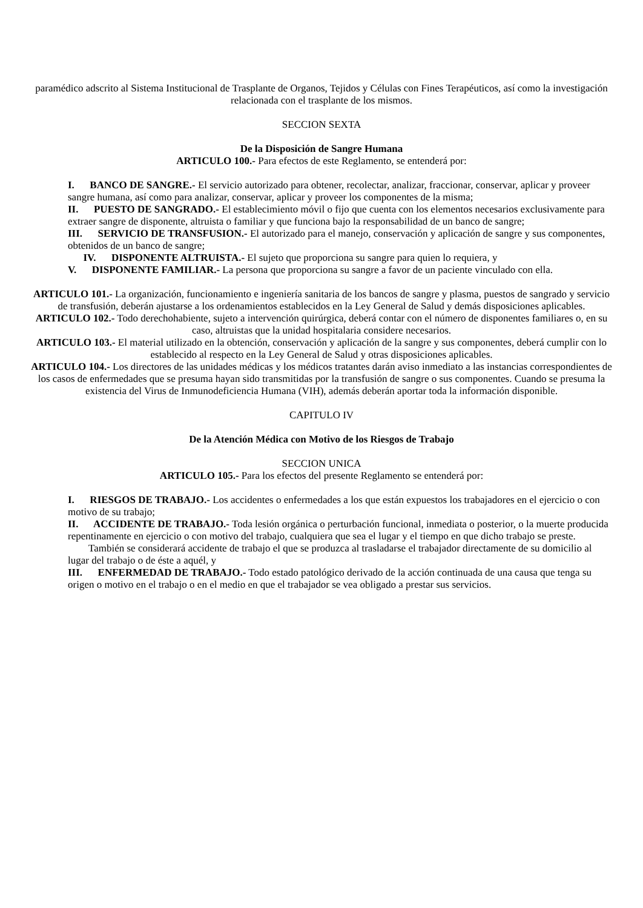paramédico adscrito al Sistema Institucional de Trasplante de Organos, Tejidos y Células con Fines Terapéuticos, así como la investigación relacionada con el trasplante de los mismos.
SECCION SEXTA
De la Disposición de Sangre Humana
ARTICULO 100.- Para efectos de este Reglamento, se entenderá por:
I. BANCO DE SANGRE.- El servicio autorizado para obtener, recolectar, analizar, fraccionar, conservar, aplicar y proveer sangre humana, así como para analizar, conservar, aplicar y proveer los componentes de la misma;
II. PUESTO DE SANGRADO.- El establecimiento móvil o fijo que cuenta con los elementos necesarios exclusivamente para extraer sangre de disponente, altruista o familiar y que funciona bajo la responsabilidad de un banco de sangre;
III. SERVICIO DE TRANSFUSION.- El autorizado para el manejo, conservación y aplicación de sangre y sus componentes, obtenidos de un banco de sangre;
IV. DISPONENTE ALTRUISTA.- El sujeto que proporciona su sangre para quien lo requiera, y
V. DISPONENTE FAMILIAR.- La persona que proporciona su sangre a favor de un paciente vinculado con ella.
ARTICULO 101.- La organización, funcionamiento e ingeniería sanitaria de los bancos de sangre y plasma, puestos de sangrado y servicio de transfusión, deberán ajustarse a los ordenamientos establecidos en la Ley General de Salud y demás disposiciones aplicables.
ARTICULO 102.- Todo derechohabiente, sujeto a intervención quirúrgica, deberá contar con el número de disponentes familiares o, en su caso, altruistas que la unidad hospitalaria considere necesarios.
ARTICULO 103.- El material utilizado en la obtención, conservación y aplicación de la sangre y sus componentes, deberá cumplir con lo establecido al respecto en la Ley General de Salud y otras disposiciones aplicables.
ARTICULO 104.- Los directores de las unidades médicas y los médicos tratantes darán aviso inmediato a las instancias correspondientes de los casos de enfermedades que se presuma hayan sido transmitidas por la transfusión de sangre o sus componentes. Cuando se presuma la existencia del Virus de Inmunodeficiencia Humana (VIH), además deberán aportar toda la información disponible.
CAPITULO IV
De la Atención Médica con Motivo de los Riesgos de Trabajo
SECCION UNICA
ARTICULO 105.- Para los efectos del presente Reglamento se entenderá por:
I. RIESGOS DE TRABAJO.- Los accidentes o enfermedades a los que están expuestos los trabajadores en el ejercicio o con motivo de su trabajo;
II. ACCIDENTE DE TRABAJO.- Toda lesión orgánica o perturbación funcional, inmediata o posterior, o la muerte producida repentinamente en ejercicio o con motivo del trabajo, cualquiera que sea el lugar y el tiempo en que dicho trabajo se preste.
También se considerará accidente de trabajo el que se produzca al trasladarse el trabajador directamente de su domicilio al lugar del trabajo o de éste a aquél, y
III. ENFERMEDAD DE TRABAJO.- Todo estado patológico derivado de la acción continuada de una causa que tenga su origen o motivo en el trabajo o en el medio en que el trabajador se vea obligado a prestar sus servicios.